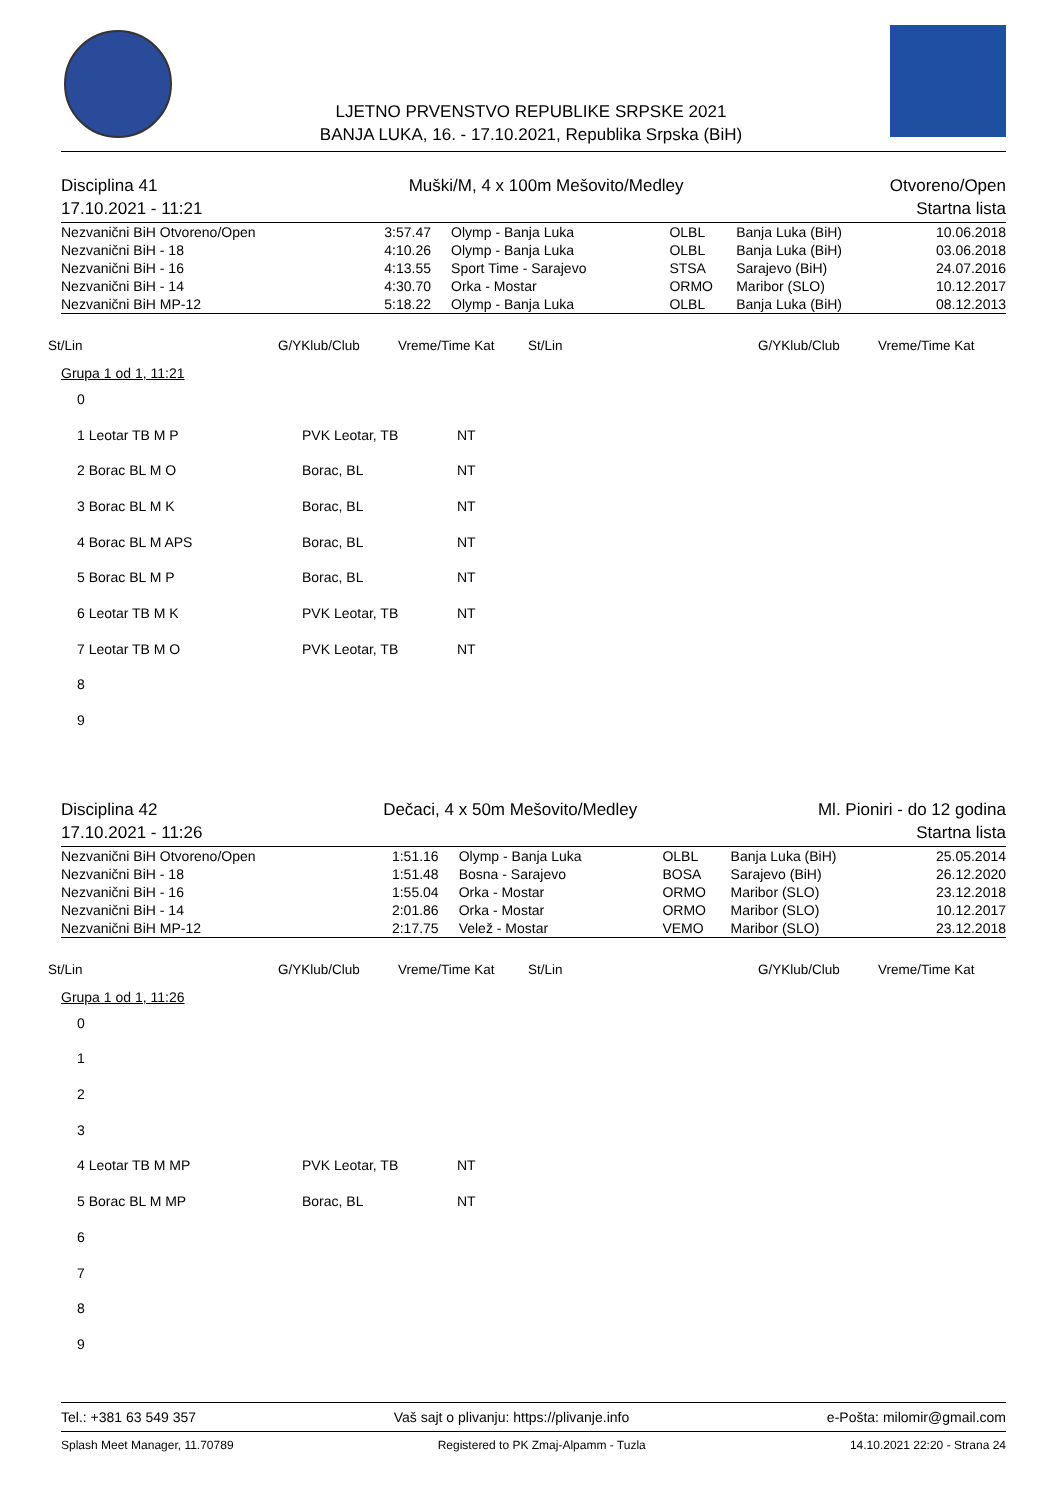LJETNO PRVENSTVO REPUBLIKE SRPSKE 2021
BANJA LUKA, 16. - 17.10.2021, Republika Srpska (BiH)
Disciplina 41
17.10.2021 - 11:21
Muški/M, 4 x 100m Mešovito/Medley
Otvoreno/Open
Startna lista
| Nezvanični BiH Otvoreno/Open | 3:57.47 | Olymp - Banja Luka | OLBL | Banja Luka (BiH) | 10.06.2018 |
| Nezvanični BiH - 18 | 4:10.26 | Olymp - Banja Luka | OLBL | Banja Luka (BiH) | 03.06.2018 |
| Nezvanični BiH - 16 | 4:13.55 | Sport Time - Sarajevo | STSA | Sarajevo (BiH) | 24.07.2016 |
| Nezvanični BiH - 14 | 4:30.70 | Orka - Mostar | ORMO | Maribor (SLO) | 10.12.2017 |
| Nezvanični BiH MP-12 | 5:18.22 | Olymp - Banja Luka | OLBL | Banja Luka (BiH) | 08.12.2013 |
St/Lin G/YKlub/Club Vreme/Time Kat St/Lin G/YKlub/Club Vreme/Time Kat
Grupa 1 od 1, 11:21
| 0 | | |
| 1 Leotar TB M P | PVK Leotar, TB | NT |
| 2 Borac BL M O | Borac, BL | NT |
| 3 Borac BL M K | Borac, BL | NT |
| 4 Borac BL M APS | Borac, BL | NT |
| 5 Borac BL M P | Borac, BL | NT |
| 6 Leotar TB M K | PVK Leotar, TB | NT |
| 7 Leotar TB M O | PVK Leotar, TB | NT |
| 8 | | |
| 9 | | |
Disciplina 42
17.10.2021 - 11:26
Dečaci, 4 x 50m Mešovito/Medley
Ml. Pioniri - do 12 godina
Startna lista
| Nezvanični BiH Otvoreno/Open | 1:51.16 | Olymp - Banja Luka | OLBL | Banja Luka (BiH) | 25.05.2014 |
| Nezvanični BiH - 18 | 1:51.48 | Bosna - Sarajevo | BOSA | Sarajevo (BiH) | 26.12.2020 |
| Nezvanični BiH - 16 | 1:55.04 | Orka - Mostar | ORMO | Maribor (SLO) | 23.12.2018 |
| Nezvanični BiH - 14 | 2:01.86 | Orka - Mostar | ORMO | Maribor (SLO) | 10.12.2017 |
| Nezvanični BiH MP-12 | 2:17.75 | Velež - Mostar | VEMO | Maribor (SLO) | 23.12.2018 |
St/Lin G/YKlub/Club Vreme/Time Kat St/Lin G/YKlub/Club Vreme/Time Kat
Grupa 1 od 1, 11:26
| 0 | | |
| 1 | | |
| 2 | | |
| 3 | | |
| 4 Leotar TB M MP | PVK Leotar, TB | NT |
| 5 Borac BL M MP | Borac, BL | NT |
| 6 | | |
| 7 | | |
| 8 | | |
| 9 | | |
Tel.: +381 63 549 357 Vaš sajt o plivanju: https://plivanje.info e-Pošta: milomir@gmail.com
Splash Meet Manager, 11.70789 Registered to PK Zmaj-Alpamm - Tuzla 14.10.2021 22:20 - Strana 24